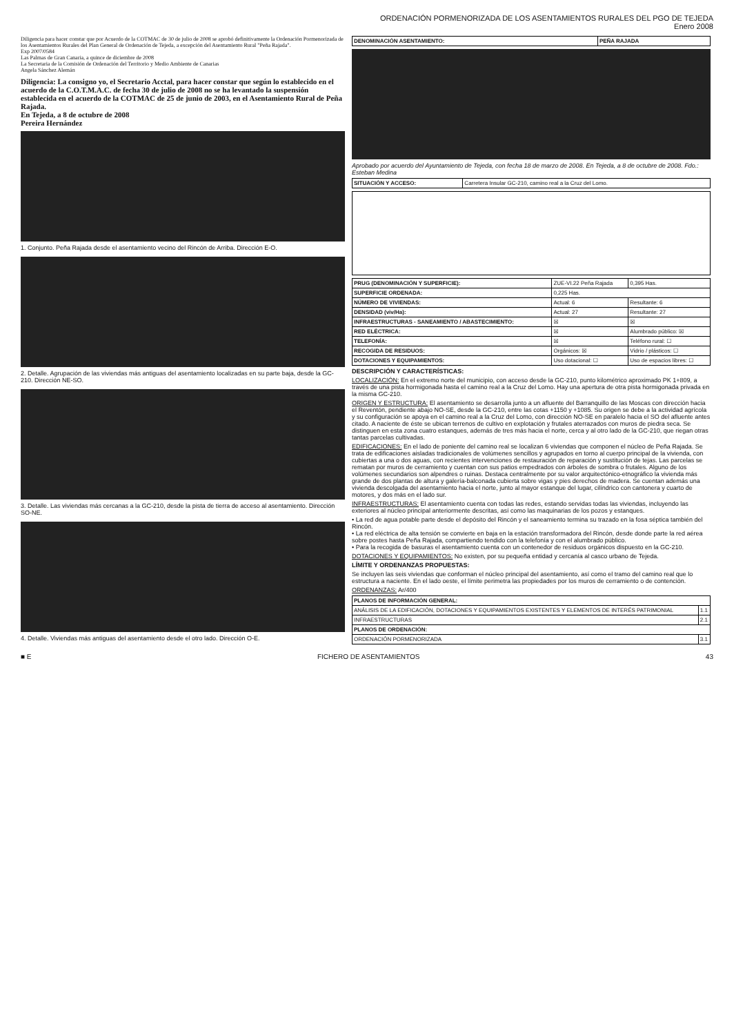ORDENACIÓN PORMENORIZADA DE LOS ASENTAMIENTOS RURALES DEL PGO DE TEJEDA
Enero 2008
Diligencia para hacer constar que por Acuerdo de la COTMAC de 30 de julio de 2008 se aprobó definitivamente la Ordenación Pormenorizada de los Asentamientos Rurales del Plan General de Ordenación de Tejeda, a excepción del Asentamiento Rural "Peña Rajada".
Exp 2007/0584
Las Palmas de Gran Canaria, a quince de diciembre de 2008
La Secretaria de la Comisión de Ordenación del Territorio y Medio Ambiente de Canarias
Angela Sánchez Alemán
Diligencia: La consigno yo, el Secretario Acctal, para hacer constar que según lo establecido en el acuerdo de la C.O.T.M.A.C. de fecha 30 de julio de 2008 no se ha levantado la suspensión establecida en el acuerdo de la COTMAC de 25 de junio de 2003, en el Asentamiento Rural de Peña Rajada.
En Tejeda, a 8 de octubre de 2008
Pereira Hernández
1. Conjunto. Peña Rajada desde el asentamiento vecino del Rincón de Arriba. Dirección E-O.
2. Detalle. Agrupación de las viviendas más antiguas del asentamiento localizadas en su parte baja, desde la GC-210. Dirección NE-SO.
3. Detalle. Las viviendas más cercanas a la GC-210, desde la pista de tierra de acceso al asentamiento. Dirección SO-NE.
4. Detalle. Viviendas más antiguas del asentamiento desde el otro lado. Dirección O-E.
| DENOMINACIÓN ASENTAMIENTO: | PEÑA RAJADA |
| --- | --- |
Aprobado por acuerdo del Ayuntamiento de Tejeda, con fecha 18 de marzo de 2008. En Tejeda, a 8 de octubre de 2008. Fdo.: Esteban Medina
| SITUACIÓN Y ACCESO: | Carretera Insular GC-210, camino real a la Cruz del Lomo. |
| PRUG (DENOMINACIÓN Y SUPERFICIE): | ZUE-VI.22 Peña Rajada | 0,395 Has. |
| SUPERFICIE ORDENADA: | 0,225 Has. | |
| NÚMERO DE VIVIENDAS: | Actual: 6 | Resultante: 6 |
| DENSIDAD (viv/Ha): | Actual: 27 | Resultante: 27 |
| INFRAESTRUCTURAS - SANEAMIENTO / ABASTECIMIENTO: | ☒ | ☒ |
| RED ELÉCTRICA: | ☒ | Alumbrado público: ☒ |
| TELEFONÍA: | ☒ | Teléfono rural: ☐ |
| RECOGIDA DE RESIDUOS: | Orgánicos: ☒ | Vidrio / plásticos: ☐ |
| DOTACIONES Y EQUIPAMIENTOS: | Uso dotacional: ☐ | Uso de espacios libres: ☐ |
DESCRIPCIÓN Y CARACTERÍSTICAS:
LOCALIZACIÓN: En el extremo norte del municipio, con acceso desde la GC-210, punto kilométrico aproximado PK 1+809, a través de una pista hormigonada hasta el camino real a la Cruz del Lomo. Hay una apertura de otra pista hormigonada privada en la misma GC-210.
ORIGEN Y ESTRUCTURA: El asentamiento se desarrolla junto a un afluente del Barranquillo de las Moscas con dirección hacia el Reventón, pendiente abajo NO-SE, desde la GC-210, entre las cotas +1150 y +1085. Su origen se debe a la actividad agrícola y su configuración se apoya en el camino real a la Cruz del Lomo, con dirección NO-SE en paralelo hacia el SO del afluente antes citado. A naciente de éste se ubican terrenos de cultivo en explotación y frutales aterrazados con muros de piedra seca. Se distinguen en esta zona cuatro estanques, además de tres más hacia el norte, cerca y al otro lado de la GC-210, que riegan otras tantas parcelas cultivadas.
EDIFICACIONES: En el lado de poniente del camino real se localizan 6 viviendas que componen el núcleo de Peña Rajada. Se trata de edificaciones aisladas tradicionales de volúmenes sencillos y agrupados en torno al cuerpo principal de la vivienda, con cubiertas a una o dos aguas, con recientes intervenciones de restauración de reparación y sustitución de tejas. Las parcelas se rematan por muros de cerramiento y cuentan con sus patios empedrados con árboles de sombra o frutales. Alguno de los volúmenes secundarios son alpendres o ruinas. Destaca centralmente por su valor arquitectónico-etnográfico la vivienda más grande de dos plantas de altura y galería-balconada cubierta sobre vigas y pies derechos de madera. Se cuentan además una vivienda descolgada del asentamiento hacia el norte, junto al mayor estanque del lugar, cilíndrico con cantonera y cuarto de motores, y dos más en el lado sur.
INFRAESTRUCTURAS: El asentamiento cuenta con todas las redes, estando servidas todas las viviendas, incluyendo las exteriores al núcleo principal anteriormente descritas, así como las maquinarias de los pozos y estanques.
• La red de agua potable parte desde el depósito del Rincón y el saneamiento termina su trazado en la fosa séptica también del Rincón.
• La red eléctrica de alta tensión se convierte en baja en la estación transformadora del Rincón, desde donde parte la red aérea sobre postes hasta Peña Rajada, compartiendo tendido con la telefonía y con el alumbrado público.
• Para la recogida de basuras el asentamiento cuenta con un contenedor de residuos orgánicos dispuesto en la GC-210.
DOTACIONES Y EQUIPAMIENTOS: No existen, por su pequeña entidad y cercanía al casco urbano de Tejeda.
LÍMITE Y ORDENANZAS PROPUESTAS:
Se incluyen las seis viviendas que conforman el núcleo principal del asentamiento, así como el tramo del camino real que lo estructura a naciente. En el lado oeste, el límite perimetra las propiedades por los muros de cerramiento o de contención.
ORDENANZAS: Ar/400
| PLANOS DE INFORMACIÓN GENERAL: | |
| --- | --- |
| ANÁLISIS DE LA EDIFICACIÓN, DOTACIONES Y EQUIPAMIENTOS EXISTENTES Y ELEMENTOS DE INTERÉS PATRIMONIAL | 1.1 |
| INFRAESTRUCTURAS | 2.1 |
| PLANOS DE ORDENACIÓN: | |
| ORDENACIÓN PORMENORIZADA | 3.1 |
■ E FICHERO DE ASENTAMIENTOS 43